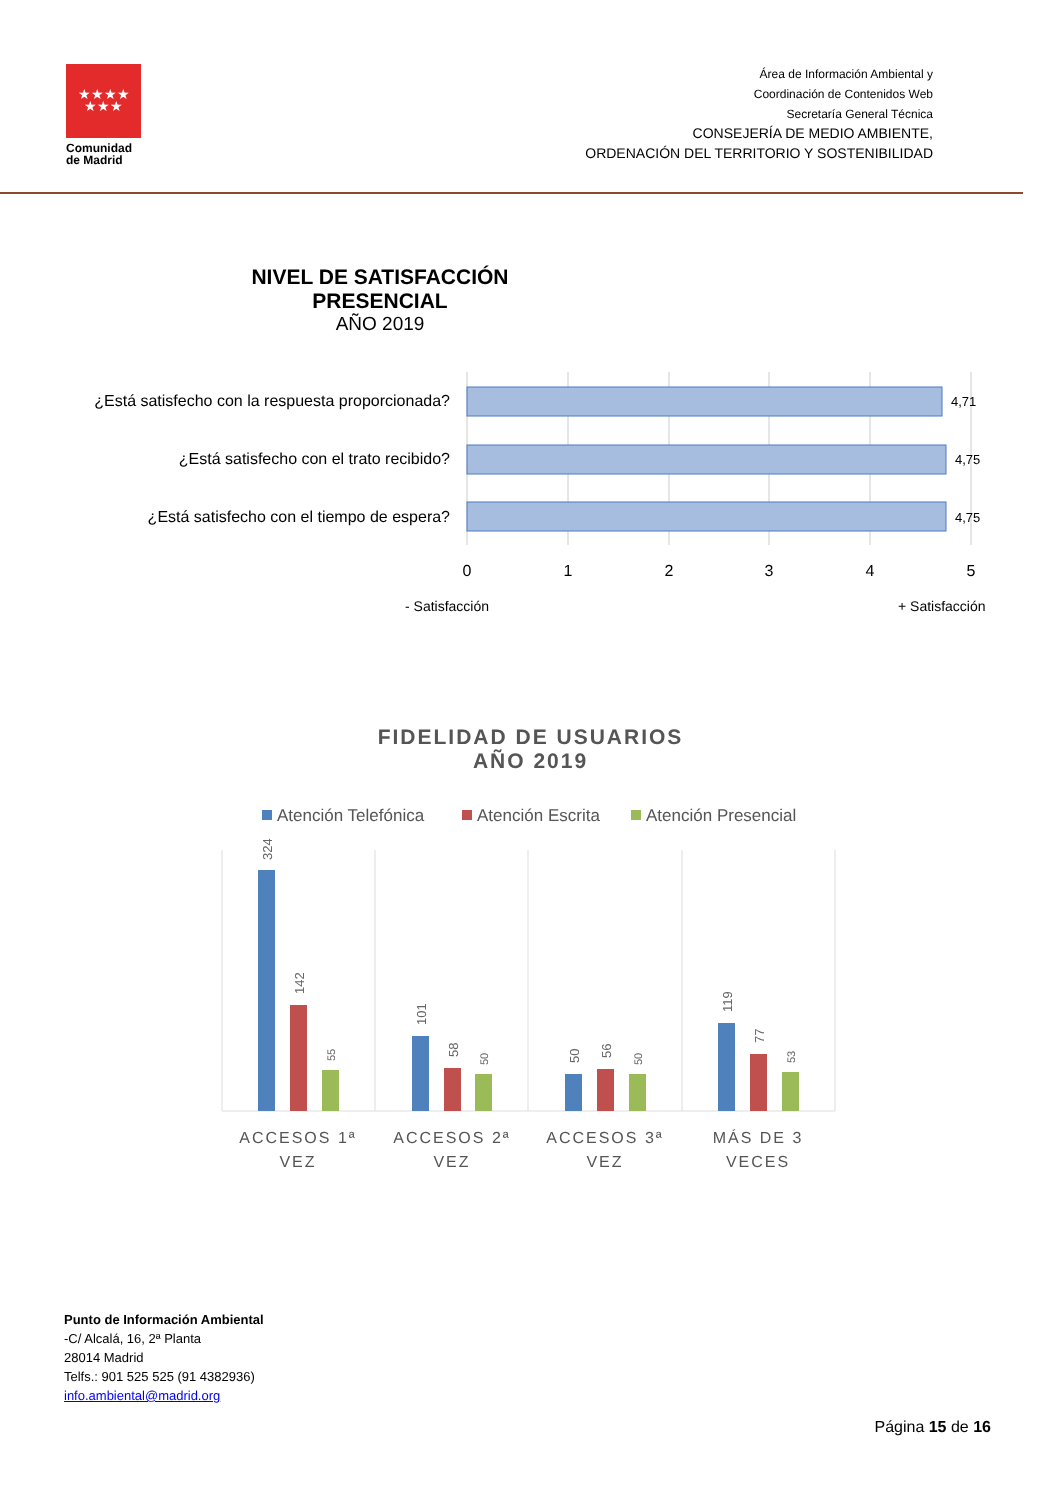★★★★
★★★
Comunidad
de Madrid
Área de Información Ambiental y
Coordinación de Contenidos Web
Secretaría General Técnica
CONSEJERÍA DE MEDIO AMBIENTE,
ORDENACIÓN DEL TERRITORIO Y SOSTENIBILIDAD
NIVEL DE SATISFACCIÓN
PRESENCIAL
AÑO 2019
¿Está satisfecho con la respuesta proporcionada?
¿Está satisfecho con el trato recibido?
¿Está satisfecho con el tiempo de espera?
4,71
4,75
4,75
0
1
2
3
4
5
- Satisfacción
+ Satisfacción
FIDELIDAD DE USUARIOS
AÑO 2019
Atención Telefónica
Atención Escrita
Atención Presencial
324
142
55
101
58
50
50
56
50
119
77
53
ACCESOS 1ª
VEZ
ACCESOS 2ª
VEZ
ACCESOS 3ª
VEZ
MÁS DE 3
VECES
Punto de Información Ambiental
-C/ Alcalá, 16, 2ª Planta
28014 Madrid
Telfs.: 901 525 525 (91 4382936)
info.ambiental@madrid.org
Página 15 de 16